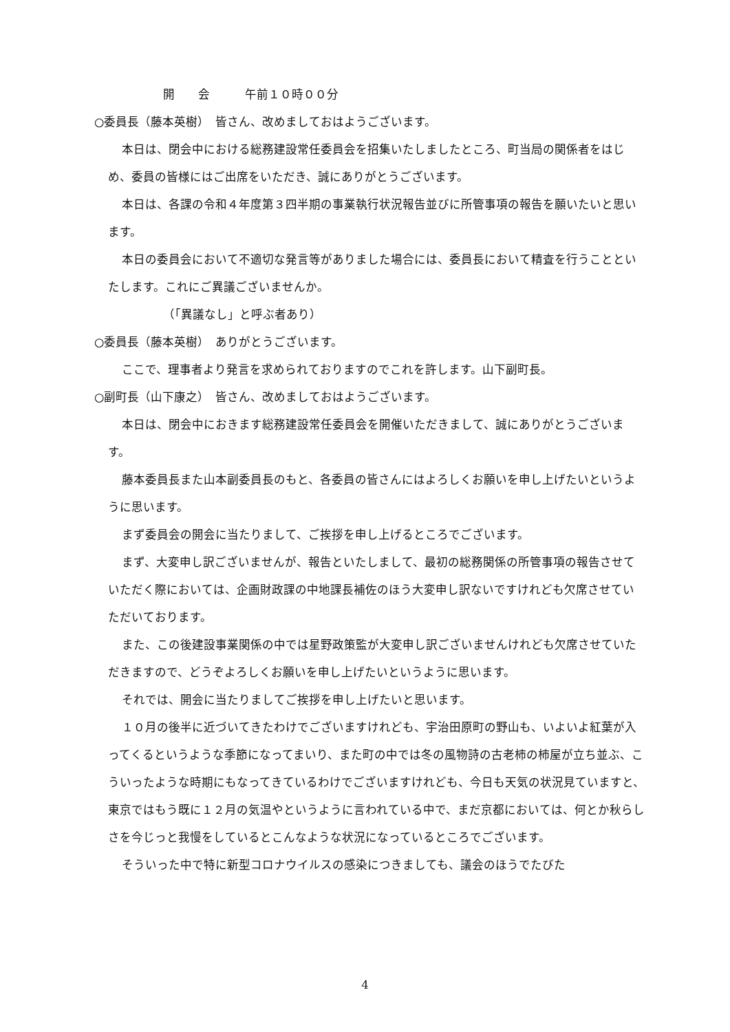開　　会　　　午前１０時００分
○委員長（藤本英樹）　皆さん、改めましておはようございます。
本日は、閉会中における総務建設常任委員会を招集いたしましたところ、町当局の関係者をはじめ、委員の皆様にはご出席をいただき、誠にありがとうございます。
本日は、各課の令和４年度第３四半期の事業執行状況報告並びに所管事項の報告を願いたいと思います。
本日の委員会において不適切な発言等がありました場合には、委員長において精査を行うことといたします。これにご異議ございませんか。
（「異議なし」と呼ぶ者あり）
○委員長（藤本英樹）　ありがとうございます。
ここで、理事者より発言を求められておりますのでこれを許します。山下副町長。
○副町長（山下康之）　皆さん、改めましておはようございます。
本日は、閉会中におきます総務建設常任委員会を開催いただきまして、誠にありがとうございます。
藤本委員長また山本副委員長のもと、各委員の皆さんにはよろしくお願いを申し上げたいというように思います。
まず委員会の開会に当たりまして、ご挨拶を申し上げるところでございます。
まず、大変申し訳ございませんが、報告といたしまして、最初の総務関係の所管事項の報告させていただく際においては、企画財政課の中地課長補佐のほう大変申し訳ないですけれども欠席させていただいております。
また、この後建設事業関係の中では星野政策監が大変申し訳ございませんけれども欠席させていただきますので、どうぞよろしくお願いを申し上げたいというように思います。
それでは、開会に当たりましてご挨拶を申し上げたいと思います。
１０月の後半に近づいてきたわけでございますけれども、宇治田原町の野山も、いよいよ紅葉が入ってくるというような季節になってまいり、また町の中では冬の風物詩の古老柿の柿屋が立ち並ぶ、こういったような時期にもなってきているわけでございますけれども、今日も天気の状況見ていますと、東京ではもう既に１２月の気温やというように言われている中で、まだ京都においては、何とか秋らしさを今じっと我慢をしているとこんなような状況になっているところでございます。
そういった中で特に新型コロナウイルスの感染につきましても、議会のほうでたびた
4